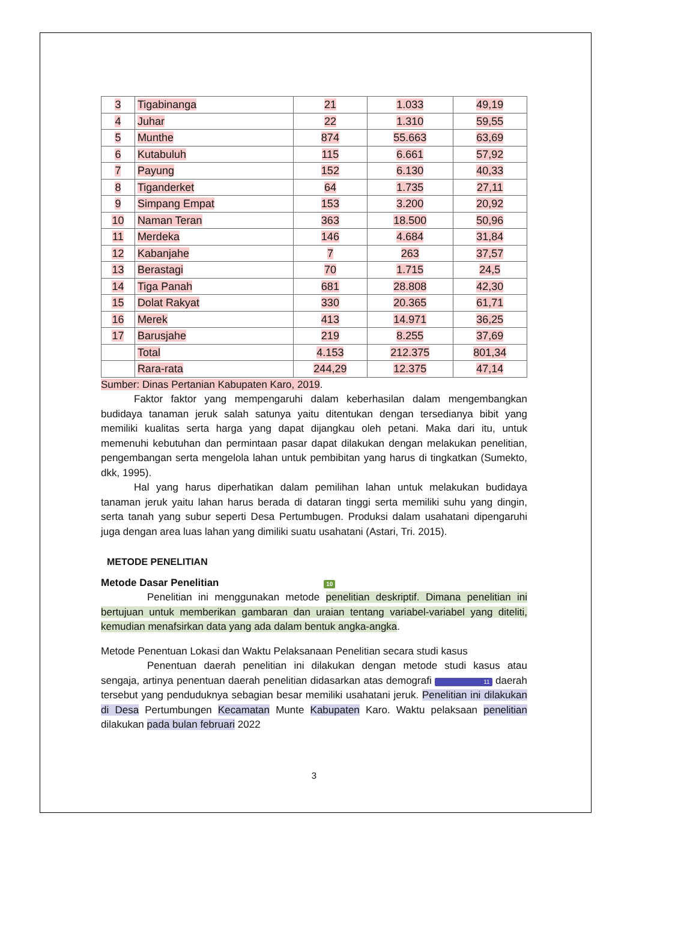| 3 | Tigabinanga | 21 | 1.033 | 49,19 |
| 4 | Juhar | 22 | 1.310 | 59,55 |
| 5 | Munthe | 874 | 55.663 | 63,69 |
| 6 | Kutabuluh | 115 | 6.661 | 57,92 |
| 7 | Payung | 152 | 6.130 | 40,33 |
| 8 | Tiganderket | 64 | 1.735 | 27,11 |
| 9 | Simpang Empat | 153 | 3.200 | 20,92 |
| 10 | Naman Teran | 363 | 18.500 | 50,96 |
| 11 | Merdeka | 146 | 4.684 | 31,84 |
| 12 | Kabanjahe | 7 | 263 | 37,57 |
| 13 | Berastagi | 70 | 1.715 | 24,5 |
| 14 | Tiga Panah | 681 | 28.808 | 42,30 |
| 15 | Dolat Rakyat | 330 | 20.365 | 61,71 |
| 16 | Merek | 413 | 14.971 | 36,25 |
| 17 | Barusjahe | 219 | 8.255 | 37,69 |
| | Total | 4.153 | 212.375 | 801,34 |
| | Rara-rata | 244,29 | 12.375 | 47,14 |
Sumber: Dinas Pertanian Kabupaten Karo, 2019.
Faktor faktor yang mempengaruhi dalam keberhasilan dalam mengembangkan budidaya tanaman jeruk salah satunya yaitu ditentukan dengan tersedianya bibit yang memiliki kualitas serta harga yang dapat dijangkau oleh petani. Maka dari itu, untuk memenuhi kebutuhan dan permintaan pasar dapat dilakukan dengan melakukan penelitian, pengembangan serta mengelola lahan untuk pembibitan yang harus di tingkatkan (Sumekto, dkk, 1995).
Hal yang harus diperhatikan dalam pemilihan lahan untuk melakukan budidaya tanaman jeruk yaitu lahan harus berada di dataran tinggi serta memiliki suhu yang dingin, serta tanah yang subur seperti Desa Pertumbugen. Produksi dalam usahatani dipengaruhi juga dengan area luas lahan yang dimiliki suatu usahatani (Astari, Tri. 2015).
METODE PENELITIAN
Metode Dasar Penelitian 10
Penelitian ini menggunakan metode penelitian deskriptif. Dimana penelitian ini bertujuan untuk memberikan gambaran dan uraian tentang variabel-variabel yang diteliti, kemudian menafsirkan data yang ada dalam bentuk angka-angka.
Metode Penentuan Lokasi dan Waktu Pelaksanaan Penelitian secara studi kasus
Penentuan daerah penelitian ini dilakukan dengan metode studi kasus atau sengaja, artinya penentuan daerah penelitian didasarkan atas demografi 11 daerah tersebut yang penduduknya sebagian besar memiliki usahatani jeruk. Penelitian ini dilakukan di Desa Pertumbungen Kecamatan Munte Kabupaten Karo. Waktu pelaksaan penelitian dilakukan pada bulan februari 2022
3